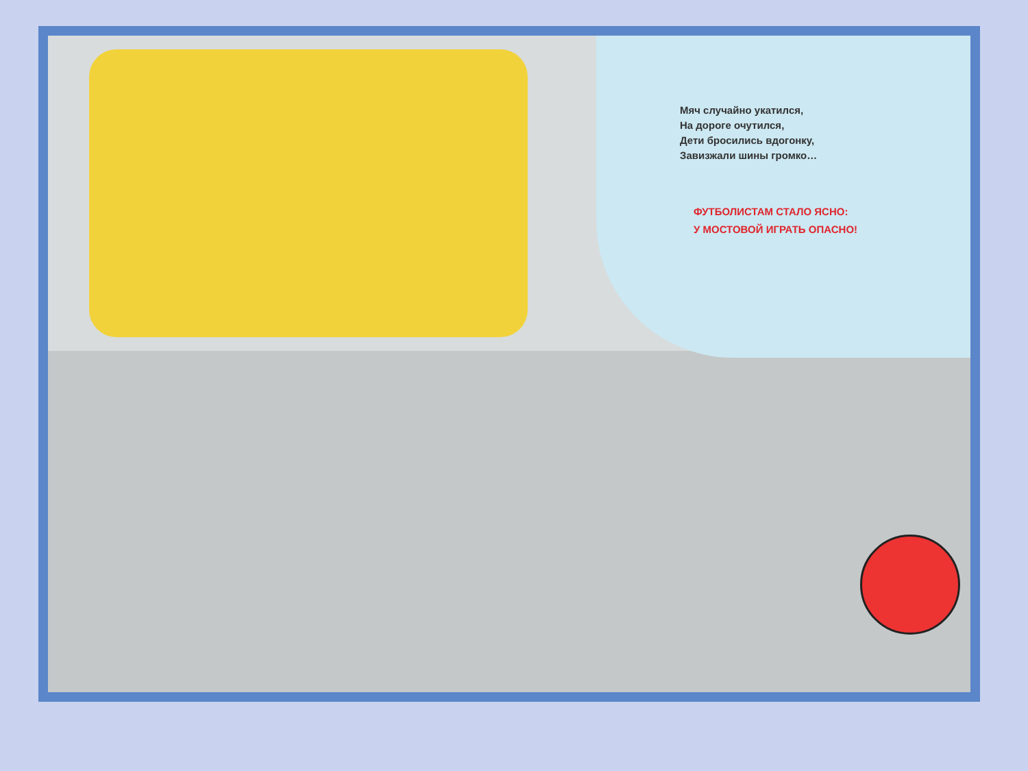Мяч случайно укатился,
На дороге очутился,
Дети бросились вдогонку,
Завизжали шины громко…
ФУТБОЛИСТАМ СТАЛО ЯСНО:
У МОСТОВОЙ ИГРАТЬ ОПАСНО!